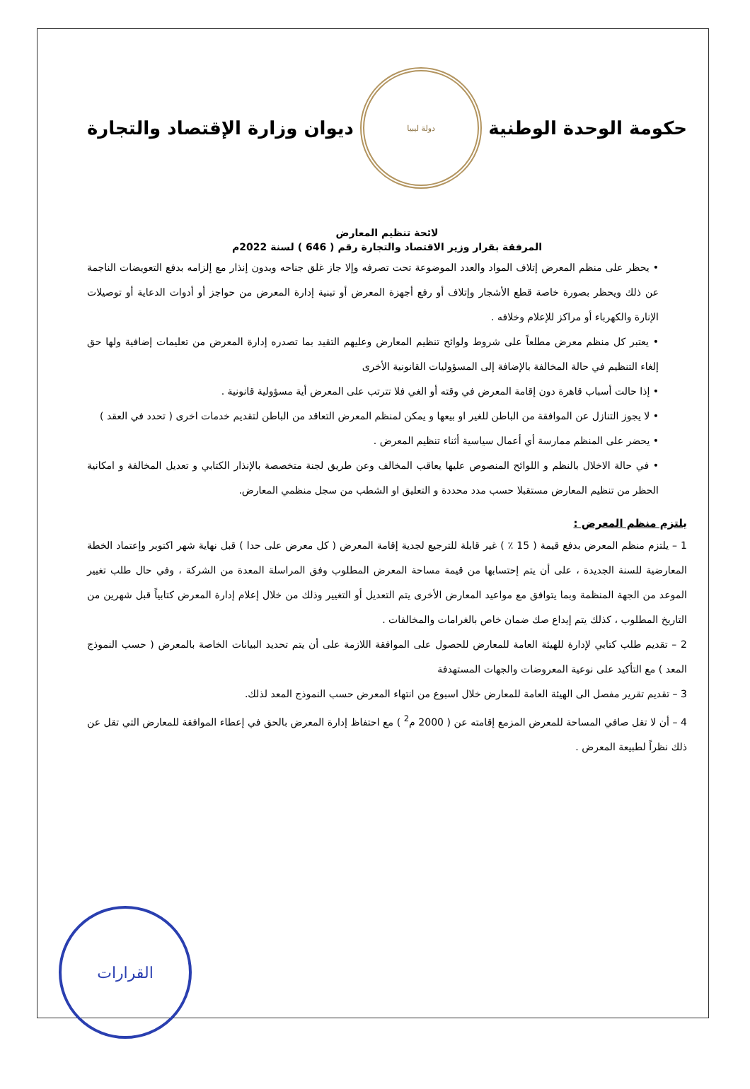حكومة الوحدة الوطنية
دولة ليبيا
ديوان وزارة الإقتصاد والتجارة
لائحة تنظيم المعارض
المرفقة بقرار وزير الاقتصاد والتجارة رقم ( 646 ) لسنة 2022م
• يحظر على منظم المعرض إتلاف المواد والعدد الموضوعة تحت تصرفه وإلا جاز غلق جناحه وبدون إنذار مع إلزامه بدفع التعويضات الناجمة عن ذلك ويحظر بصورة خاصة قطع الأشجار وإتلاف أو رفع أجهزة المعرض أو تبنية إدارة المعرض من حواجز أو أدوات الدعاية أو توصيلات الإنارة والكهرباء أو مراكز للإعلام وخلافه .
• يعتبر كل منظم معرض مطلعاً على شروط ولوائح تنظيم المعارض وعليهم التقيد بما تصدره إدارة المعرض من تعليمات إضافية ولها حق إلغاء التنظيم في حالة المخالفة بالإضافة إلى المسؤوليات القانونية الأخرى
• إذا حالت أسباب قاهرة دون إقامة المعرض في وقته أو الغي فلا تترتب على المعرض أية مسؤولية قانونية .
• لا يجوز التنازل عن الموافقة من الباطن للغير او بيعها و يمكن لمنظم المعرض التعاقد من الباطن لتقديم خدمات اخرى ( تحدد في العقد )
• يحضر على المنظم ممارسة أي أعمال سياسية أثناء تنظيم المعرض .
• في حالة الاخلال بالنظم و اللوائح المنصوص عليها يعاقب المخالف وعن طريق لجنة متخصصة بالإنذار الكتابي و تعديل المخالفة و امكانية الحظر من تنظيم المعارض مستقبلا حسب مدد محددة و التعليق او الشطب من سجل منظمي المعارض.
يلتزم منظم المعرض :
1 – يلتزم منظم المعرض بدفع قيمة ( 15 ٪ ) غير قابلة للترجيع لجدية إقامة المعرض ( كل معرض على حدا ) قبل نهاية شهر اكتوبر وإعتماد الخطة المعارضية للسنة الجديدة ، على أن يتم إحتسابها من قيمة مساحة المعرض المطلوب وفق المراسلة المعدة من الشركة ، وفي حال طلب تغيير الموعد من الجهة المنظمة وبما يتوافق مع مواعيد المعارض الأخرى يتم التعديل أو التغيير وذلك من خلال إعلام إدارة المعرض كتابياً قبل شهرين من التاريخ المطلوب ، كذلك يتم إيداع صك ضمان خاص بالغرامات والمخالفات .
2 – تقديم طلب كتابي لإدارة للهيئة العامة للمعارض للحصول على الموافقة اللازمة على أن يتم تحديد البيانات الخاصة بالمعرض ( حسب النموذج المعد ) مع التأكيد على نوعية المعروضات والجهات المستهدفة
3 – تقديم تقرير مفصل الى الهيئة العامة للمعارض خلال اسبوع من انتهاء المعرض حسب النموذج المعد لذلك.
4 – أن لا تقل صافي المساحة للمعرض المزمع إقامته عن ( 2000 م<sup>2</sup> ) مع احتفاظ إدارة المعرض بالحق في إعطاء الموافقة للمعارض التي تقل عن ذلك نظراً لطبيعة المعرض .
القرارات